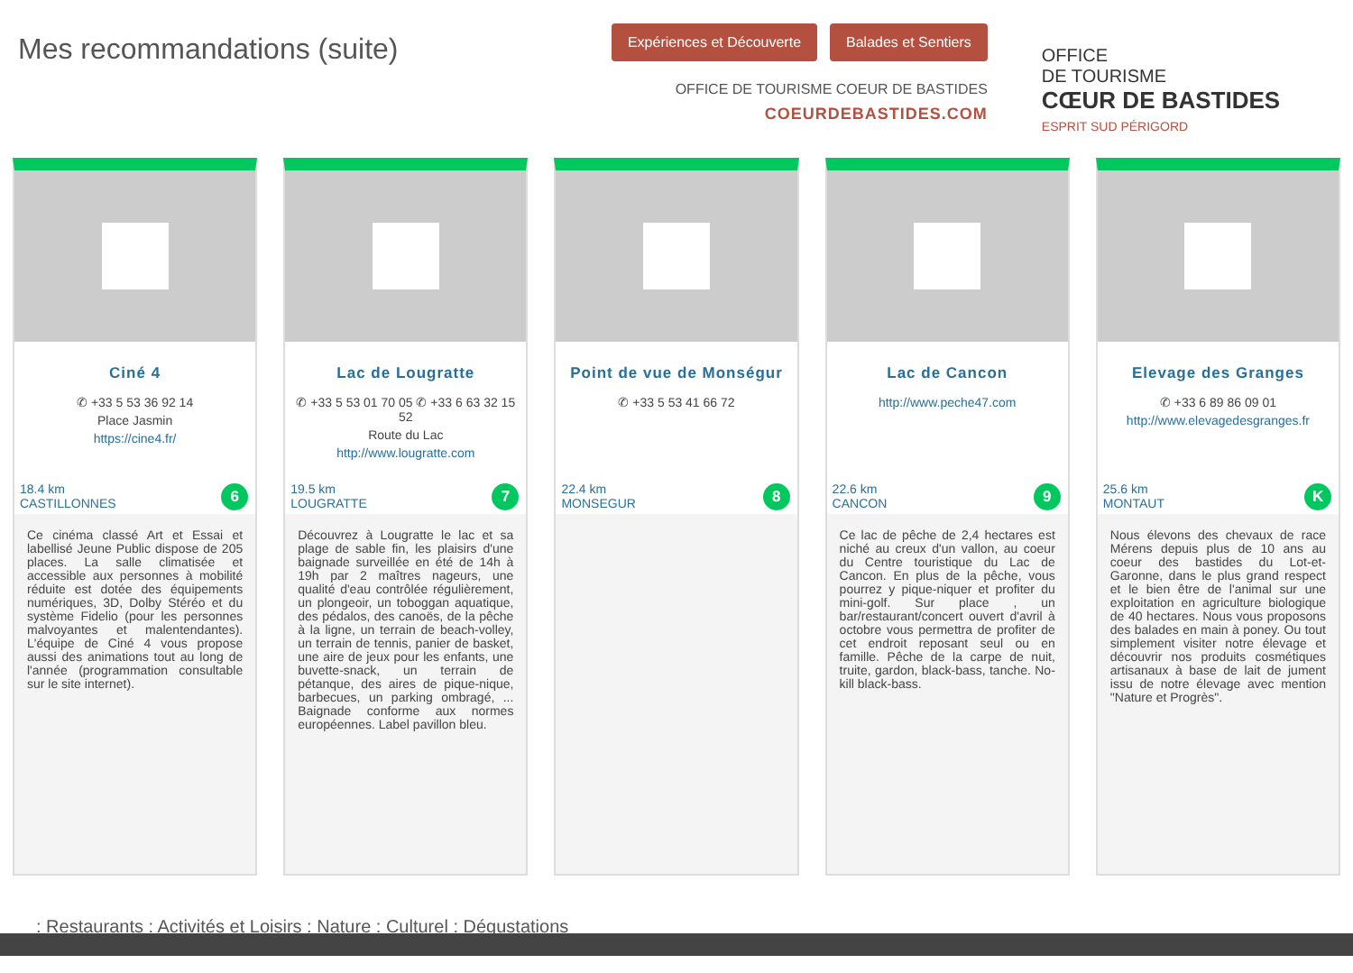Mes recommandations (suite)
Expériences et Découverte Balades et Sentiers
OFFICE DE TOURISME COEUR DE BASTIDES
COEURDEBASTIDES.COM
OFFICE
DE TOURISME
CŒUR DE BASTIDES
ESPRIT SUD PÉRIGORD
Ciné 4
✆ +33 5 53 36 92 14
Place Jasmin
https://cine4.fr/
18.4 km
CASTILLONNES
6
Ce cinéma classé Art et Essai et labellisé Jeune Public dispose de 205 places. La salle climatisée et accessible aux personnes à mobilité réduite est dotée des équipements numériques, 3D, Dolby Stéréo et du système Fidelio (pour les personnes malvoyantes et malentendantes). L'équipe de Ciné 4 vous propose aussi des animations tout au long de l'année (programmation consultable sur le site internet).
Lac de Lougratte
✆ +33 5 53 01 70 05 ✆ +33 6 63 32 15 52
Route du Lac
http://www.lougratte.com
19.5 km
LOUGRATTE
7
Découvrez à Lougratte le lac et sa plage de sable fin, les plaisirs d'une baignade surveillée en été de 14h à 19h par 2 maîtres nageurs, une qualité d'eau contrôlée régulièrement, un plongeoir, un toboggan aquatique, des pédalos, des canoës, de la pêche à la ligne, un terrain de beach-volley, un terrain de tennis, panier de basket, une aire de jeux pour les enfants, une buvette-snack, un terrain de pétanque, des aires de pique-nique, barbecues, un parking ombragé, ... Baignade conforme aux normes européennes. Label pavillon bleu.
Point de vue de Monségur
✆ +33 5 53 41 66 72
22.4 km
MONSEGUR
8
Lac de Cancon
http://www.peche47.com
22.6 km
CANCON
9
Ce lac de pêche de 2,4 hectares est niché au creux d'un vallon, au coeur du Centre touristique du Lac de Cancon. En plus de la pêche, vous pourrez y pique-niquer et profiter du mini-golf. Sur place , un bar/restaurant/concert ouvert d'avril à octobre vous permettra de profiter de cet endroit reposant seul ou en famille. Pêche de la carpe de nuit, truite, gardon, black-bass, tanche. No-kill black-bass.
Elevage des Granges
✆ +33 6 89 86 09 01
http://www.elevagedesgranges.fr
25.6 km
MONTAUT
K
Nous élevons des chevaux de race Mérens depuis plus de 10 ans au coeur des bastides du Lot-et-Garonne, dans le plus grand respect et le bien être de l'animal sur une exploitation en agriculture biologique de 40 hectares. Nous vous proposons des balades en main à poney. Ou tout simplement visiter notre élevage et découvrir nos produits cosmétiques artisanaux à base de lait de jument issu de notre élevage avec mention "Nature et Progrès".
: Restaurants : Activités et Loisirs : Nature : Culturel : Dégustations